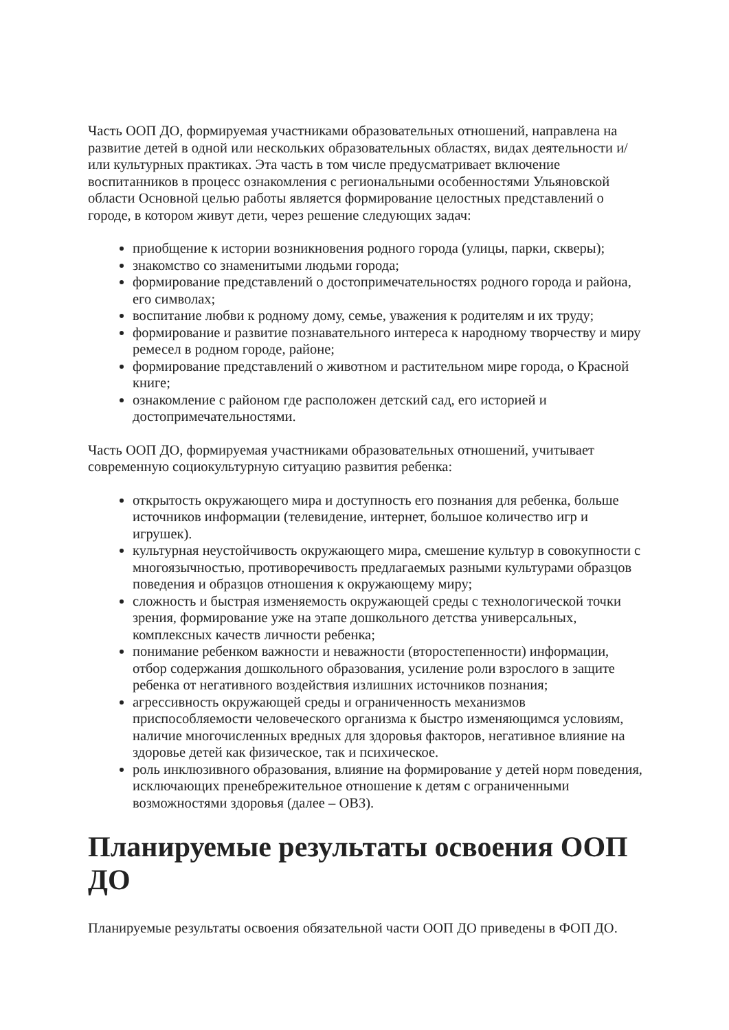Часть ООП ДО, формируемая участниками образовательных отношений, направлена на развитие детей в одной или нескольких образовательных областях, видах деятельности и/или культурных практиках. Эта часть в том числе предусматривает включение воспитанников в процесс ознакомления с региональными особенностями Ульяновской области Основной целью работы является формирование целостных представлений о городе, в котором живут дети, через решение следующих задач:
приобщение к истории возникновения родного города (улицы, парки, скверы);
знакомство со знаменитыми людьми города;
формирование представлений о достопримечательностях родного города и района, его символах;
воспитание любви к родному дому, семье, уважения к родителям и их труду;
формирование и развитие познавательного интереса к народному творчеству и миру ремесел в родном городе, районе;
формирование представлений о животном и растительном мире города, о Красной книге;
ознакомление с районом где расположен детский сад, его историей и достопримечательностями.
Часть ООП ДО, формируемая участниками образовательных отношений, учитывает современную социокультурную ситуацию развития ребенка:
открытость окружающего мира и доступность его познания для ребенка, больше источников информации (телевидение, интернет, большое количество игр и игрушек).
культурная неустойчивость окружающего мира, смешение культур в совокупности с многоязычностью, противоречивость предлагаемых разными культурами образцов поведения и образцов отношения к окружающему миру;
сложность и быстрая изменяемость окружающей среды с технологической точки зрения, формирование уже на этапе дошкольного детства универсальных, комплексных качеств личности ребенка;
понимание ребенком важности и неважности (второстепенности) информации, отбор содержания дошкольного образования, усиление роли взрослого в защите ребенка от негативного воздействия излишних источников познания;
агрессивность окружающей среды и ограниченность механизмов приспособляемости человеческого организма к быстро изменяющимся условиям, наличие многочисленных вредных для здоровья факторов, негативное влияние на здоровье детей как физическое, так и психическое.
роль инклюзивного образования, влияние на формирование у детей норм поведения, исключающих пренебрежительное отношение к детям с ограниченными возможностями здоровья (далее – ОВЗ).
Планируемые результаты освоения ООП ДО
Планируемые результаты освоения обязательной части ООП ДО приведены в ФОП ДО.